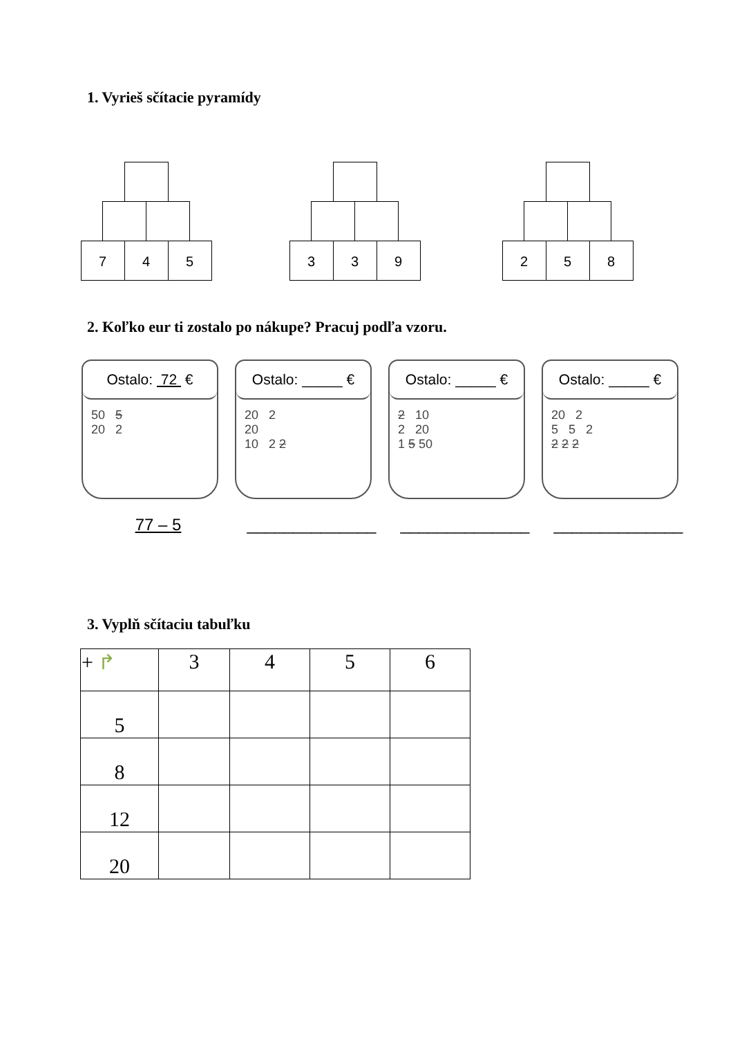1. Vyrieš sčítacie pyramídy
7 4 5
3 3 9
2 5 8
2. Koľko eur ti zostalo po nákupe? Pracuj podľa vzoru.
Ostalo: 72 €
50 5
20 2
Ostalo: _____ €
20 2
20
10 2 2
Ostalo: _____ €
2 10
2 20
1 5 50
Ostalo: _____ €
20 2
5 5 2
2 2 2
77 – 5 ______________ ______________ ______________
3. Vyplň sčítaciu tabuľku
| + ↱ | 3 | 4 | 5 | 6 |
| --- | --- | --- | --- | --- |
| 5 | | | | |
| 8 | | | | |
| 12 | | | | |
| 20 | | | | |